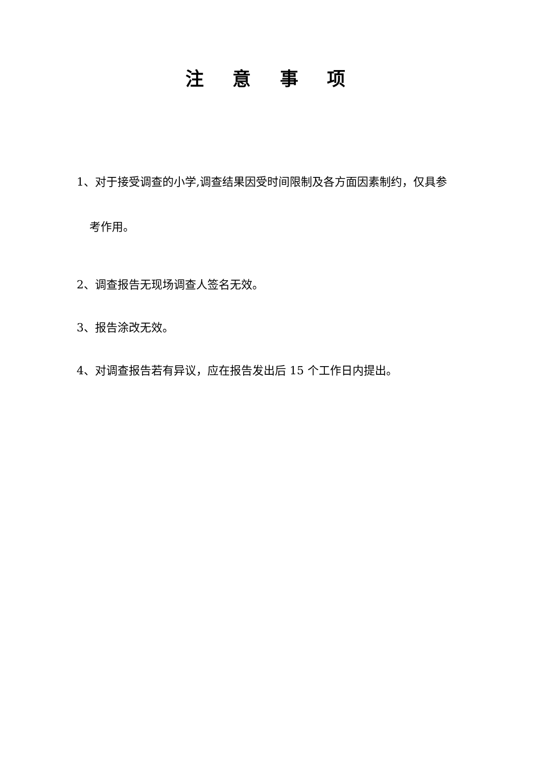注 意 事 项
1、对于接受调查的小学,调查结果因受时间限制及各方面因素制约，仅具参
考作用。
2、调查报告无现场调查人签名无效。
3、报告涂改无效。
4、对调查报告若有异议，应在报告发出后 15 个工作日内提出。